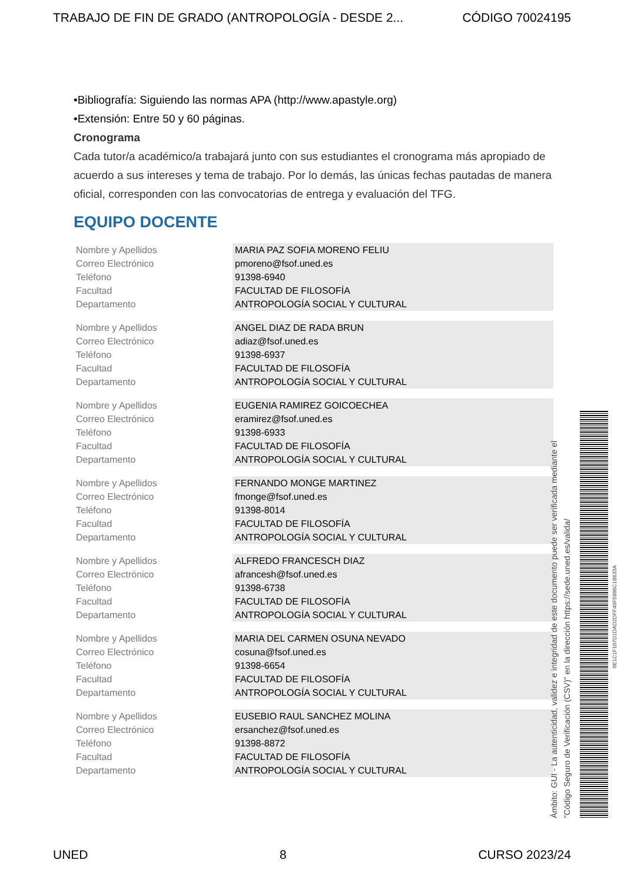TRABAJO DE FIN DE GRADO (ANTROPOLOGÍA - DESDE 2... CÓDIGO 70024195
•Bibliografía: Siguiendo las normas APA (http://www.apastyle.org)
•Extensión: Entre 50 y 60 páginas.
Cronograma
Cada tutor/a académico/a trabajará junto con sus estudiantes el cronograma más apropiado de acuerdo a sus intereses y tema de trabajo. Por lo demás, las únicas fechas pautadas de manera oficial, corresponden con las convocatorias de entrega y evaluación del TFG.
EQUIPO DOCENTE
| Nombre y Apellidos | MARIA PAZ SOFIA MORENO FELIU |
| Correo Electrónico | pmoreno@fsof.uned.es |
| Teléfono | 91398-6940 |
| Facultad | FACULTAD DE FILOSOFÍA |
| Departamento | ANTROPOLOGÍA SOCIAL Y CULTURAL |
| Nombre y Apellidos | ANGEL DIAZ DE RADA BRUN |
| Correo Electrónico | adiaz@fsof.uned.es |
| Teléfono | 91398-6937 |
| Facultad | FACULTAD DE FILOSOFÍA |
| Departamento | ANTROPOLOGÍA SOCIAL Y CULTURAL |
| Nombre y Apellidos | EUGENIA RAMIREZ GOICOECHEA |
| Correo Electrónico | eramirez@fsof.uned.es |
| Teléfono | 91398-6933 |
| Facultad | FACULTAD DE FILOSOFÍA |
| Departamento | ANTROPOLOGÍA SOCIAL Y CULTURAL |
| Nombre y Apellidos | FERNANDO MONGE MARTINEZ |
| Correo Electrónico | fmonge@fsof.uned.es |
| Teléfono | 91398-8014 |
| Facultad | FACULTAD DE FILOSOFÍA |
| Departamento | ANTROPOLOGÍA SOCIAL Y CULTURAL |
| Nombre y Apellidos | ALFREDO FRANCESCH DIAZ |
| Correo Electrónico | afrancesh@fsof.uned.es |
| Teléfono | 91398-6738 |
| Facultad | FACULTAD DE FILOSOFÍA |
| Departamento | ANTROPOLOGÍA SOCIAL Y CULTURAL |
| Nombre y Apellidos | MARIA DEL CARMEN OSUNA NEVADO |
| Correo Electrónico | cosuna@fsof.uned.es |
| Teléfono | 91398-6654 |
| Facultad | FACULTAD DE FILOSOFÍA |
| Departamento | ANTROPOLOGÍA SOCIAL Y CULTURAL |
| Nombre y Apellidos | EUSEBIO RAUL SANCHEZ MOLINA |
| Correo Electrónico | ersanchez@fsof.uned.es |
| Teléfono | 91398-8872 |
| Facultad | FACULTAD DE FILOSOFÍA |
| Departamento | ANTROPOLOGÍA SOCIAL Y CULTURAL |
Ámbito: GUI - La autenticidad, validez e integridad de este documento puede ser verificada mediante el
"Código Seguro de Verificación (CSV)" en la dirección https://sede.uned.es/valida/
0E1C1F107D1DAD2DFF49F5986C1B633A
UNED 8 CURSO 2023/24